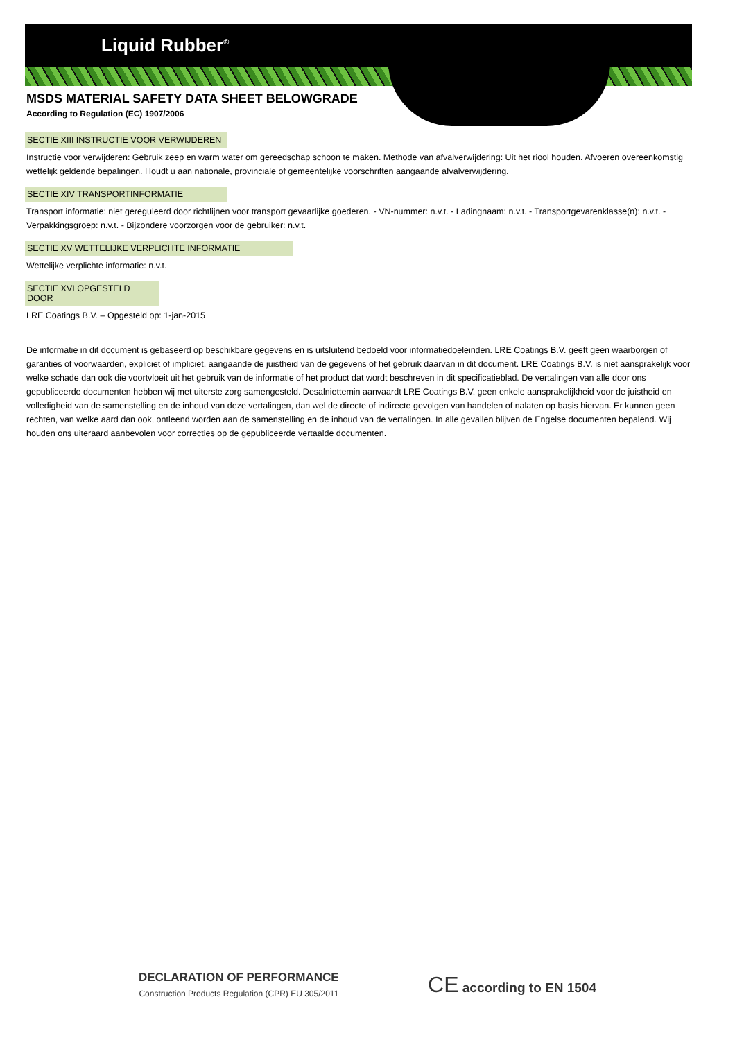Liquid Rubber<sup>®</sup>
MSDS MATERIAL SAFETY DATA SHEET BELOWGRADE
According to Regulation (EC) 1907/2006
SECTIE XIII INSTRUCTIE VOOR VERWIJDEREN
Instructie voor verwijderen: Gebruik zeep en warm water om gereedschap schoon te maken. Methode van afvalverwijdering: Uit het riool houden. Afvoeren overeenkomstig wettelijk geldende bepalingen. Houdt u aan nationale, provinciale of gemeentelijke voorschriften aangaande afvalverwijdering.
SECTIE XIV TRANSPORTINFORMATIE
Transport informatie: niet gereguleerd door richtlijnen voor transport gevaarlijke goederen. - VN-nummer: n.v.t. - Ladingnaam: n.v.t. - Transportgevarenklasse(n): n.v.t. - Verpakkingsgroep: n.v.t. - Bijzondere voorzorgen voor de gebruiker: n.v.t.
SECTIE XV WETTELIJKE VERPLICHTE INFORMATIE
Wettelijke verplichte informatie: n.v.t.
SECTIE XVI OPGESTELD DOOR
LRE Coatings B.V. – Opgesteld op: 1-jan-2015
De informatie in dit document is gebaseerd op beschikbare gegevens en is uitsluitend bedoeld voor informatiedoeleinden. LRE Coatings B.V. geeft geen waarborgen of garanties of voorwaarden, expliciet of impliciet, aangaande de juistheid van de gegevens of het gebruik daarvan in dit document. LRE Coatings B.V. is niet aansprakelijk voor welke schade dan ook die voortvloeit uit het gebruik van de informatie of het product dat wordt beschreven in dit specificatieblad. De vertalingen van alle door ons gepubliceerde documenten hebben wij met uiterste zorg samengesteld. Desalniettemin aanvaardt LRE Coatings B.V. geen enkele aansprakelijkheid voor de juistheid en volledigheid van de samenstelling en de inhoud van deze vertalingen, dan wel de directe of indirecte gevolgen van handelen of nalaten op basis hiervan. Er kunnen geen rechten, van welke aard dan ook, ontleend worden aan de samenstelling en de inhoud van de vertalingen. In alle gevallen blijven de Engelse documenten bepalend. Wij houden ons uiteraard aanbevolen voor correcties op de gepubliceerde vertaalde documenten.
DECLARATION OF PERFORMANCE
Construction Products Regulation (CPR) EU 305/2011
CE according to EN 1504